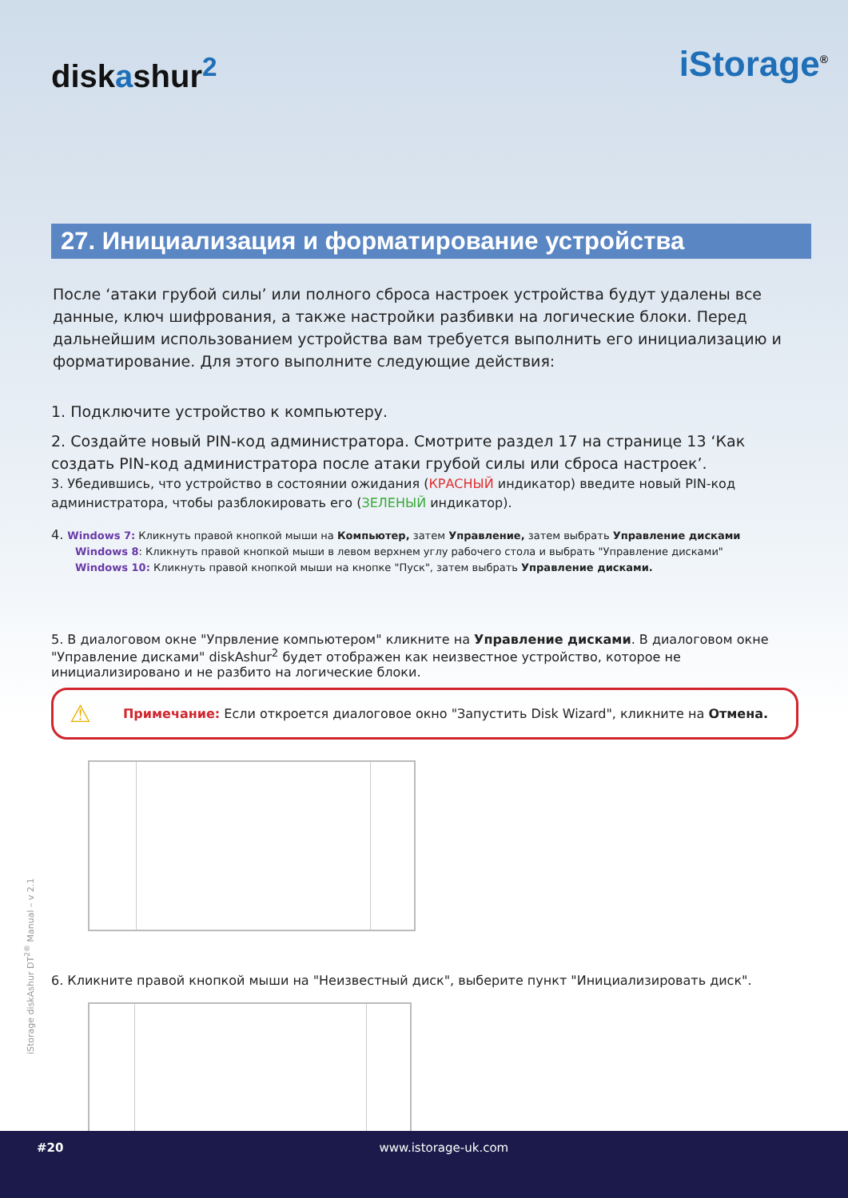diskashur<sup>2</sup>
iStorage<sup>®</sup>
27. Инициализация и форматирование устройства
После ‘атаки грубой силы’ или полного сброса настроек устройства будут удалены все данные, ключ шифрования, а также настройки разбивки на логические блоки. Перед дальнейшим использованием устройства вам требуется выполнить его инициализацию и форматирование. Для этого выполните следующие действия:
1. Подключите устройство к компьютеру.
2. Создайте новый PIN-код администратора. Смотрите раздел 17 на странице 13 ‘Как создать PIN-код администратора после атаки грубой силы или сброса настроек’.
3. Убедившись, что устройство в состоянии ожидания (КРАСНЫЙ индикатор) введите новый PIN-код администратора, чтобы разблокировать его (ЗЕЛЕНЫЙ индикатор).
4. Windows 7: Кликнуть правой кнопкой мыши на Компьютер, затем Управление, затем выбрать Управление дисками
Windows 8: Кликнуть правой кнопкой мыши в левом верхнем углу рабочего стола и выбрать "Управление дисками"
Windows 10: Кликнуть правой кнопкой мыши на кнопке "Пуск", затем выбрать Управление дисками.
5. В диалоговом окне "Упрвление компьютером" кликните на Управление дисками. В диалоговом окне "Управление дисками" diskAshur<sup>2</sup> будет отображен как неизвестное устройство, которое не инициализировано и не разбито на логические блоки.
⚠ Примечание: Если откроется диалоговое окно "Запустить Disk Wizard", кликните на Отмена.
6. Кликните правой кнопкой мыши на "Неизвестный диск", выберите пункт "Инициализировать диск".
iStorage diskAshur DT<sup>2®</sup> Manual – v 2.1
#20 www.istorage-uk.com